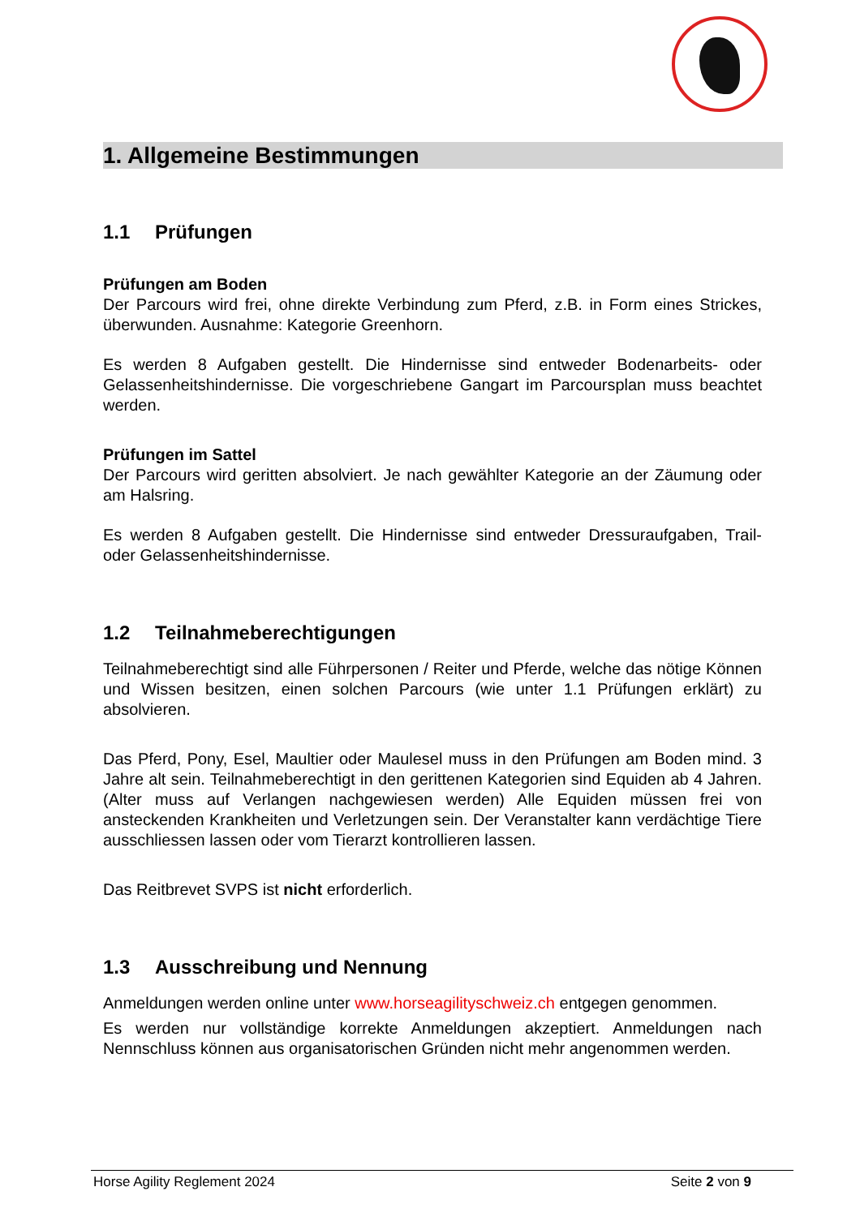1. Allgemeine Bestimmungen
1.1 Prüfungen
Prüfungen am Boden
Der Parcours wird frei, ohne direkte Verbindung zum Pferd, z.B. in Form eines Strickes, überwunden. Ausnahme: Kategorie Greenhorn.
Es werden 8 Aufgaben gestellt. Die Hindernisse sind entweder Bodenarbeits- oder Gelassenheitshindernisse. Die vorgeschriebene Gangart im Parcoursplan muss beachtet werden.
Prüfungen im Sattel
Der Parcours wird geritten absolviert. Je nach gewählter Kategorie an der Zäumung oder am Halsring.
Es werden 8 Aufgaben gestellt. Die Hindernisse sind entweder Dressuraufgaben, Trail- oder Gelassenheitshindernisse.
1.2 Teilnahmeberechtigungen
Teilnahmeberechtigt sind alle Führpersonen / Reiter und Pferde, welche das nötige Können und Wissen besitzen, einen solchen Parcours (wie unter 1.1 Prüfungen erklärt) zu absolvieren.
Das Pferd, Pony, Esel, Maultier oder Maulesel muss in den Prüfungen am Boden mind. 3 Jahre alt sein. Teilnahmeberechtigt in den gerittenen Kategorien sind Equiden ab 4 Jahren. (Alter muss auf Verlangen nachgewiesen werden) Alle Equiden müssen frei von ansteckenden Krankheiten und Verletzungen sein. Der Veranstalter kann verdächtige Tiere ausschliessen lassen oder vom Tierarzt kontrollieren lassen.
Das Reitbrevet SVPS ist nicht erforderlich.
1.3 Ausschreibung und Nennung
Anmeldungen werden online unter www.horseagilityschweiz.ch entgegen genommen.
Es werden nur vollständige korrekte Anmeldungen akzeptiert. Anmeldungen nach Nennschluss können aus organisatorischen Gründen nicht mehr angenommen werden.
Horse Agility Reglement 2024 Seite 2 von 9